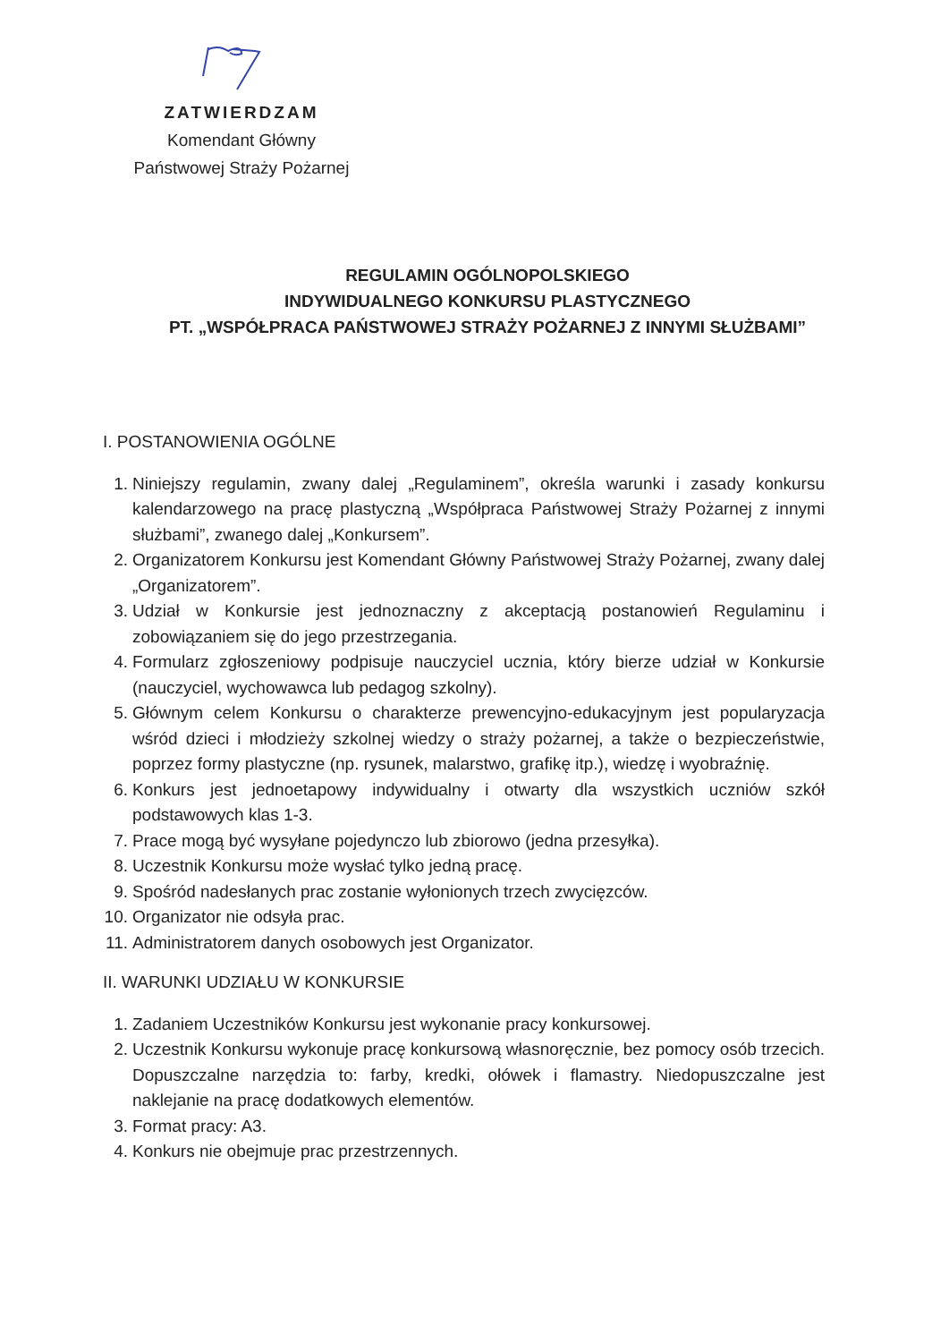ZATWIERDZAM
Komendant Główny
Państwowej Straży Pożarnej
REGULAMIN OGÓLNOPOLSKIEGO
INDYWIDUALNEGO KONKURSU PLASTYCZNEGO
PT. „WSPÓŁPRACA PAŃSTWOWEJ STRAŻY POŻARNEJ Z INNYMI SŁUŻBAMI”
I. POSTANOWIENIA OGÓLNE
1. Niniejszy regulamin, zwany dalej „Regulaminem”, określa warunki i zasady konkursu kalendarzowego na pracę plastyczną „Współpraca Państwowej Straży Pożarnej z innymi służbami”, zwanego dalej „Konkursem”.
2. Organizatorem Konkursu jest Komendant Główny Państwowej Straży Pożarnej, zwany dalej „Organizatorem”.
3. Udział w Konkursie jest jednoznaczny z akceptacją postanowień Regulaminu i zobowiązaniem się do jego przestrzegania.
4. Formularz zgłoszeniowy podpisuje nauczyciel ucznia, który bierze udział w Konkursie (nauczyciel, wychowawca lub pedagog szkolny).
5. Głównym celem Konkursu o charakterze prewencyjno-edukacyjnym jest popularyzacja wśród dzieci i młodzieży szkolnej wiedzy o straży pożarnej, a także o bezpieczeństwie, poprzez formy plastyczne (np. rysunek, malarstwo, grafikę itp.), wiedzę i wyobraźnię.
6. Konkurs jest jednoetapowy indywidualny i otwarty dla wszystkich uczniów szkół podstawowych klas 1-3.
7. Prace mogą być wysyłane pojedynczo lub zbiorowo (jedna przesyłka).
8. Uczestnik Konkursu może wysłać tylko jedną pracę.
9. Spośród nadesłanych prac zostanie wyłonionych trzech zwycięzców.
10. Organizator nie odsyła prac.
11. Administratorem danych osobowych jest Organizator.
II. WARUNKI UDZIAŁU W KONKURSIE
1. Zadaniem Uczestników Konkursu jest wykonanie pracy konkursowej.
2. Uczestnik Konkursu wykonuje pracę konkursową własnoręcznie, bez pomocy osób trzecich. Dopuszczalne narzędzia to: farby, kredki, ołówek i flamastry. Niedopuszczalne jest naklejanie na pracę dodatkowych elementów.
3. Format pracy: A3.
4. Konkurs nie obejmuje prac przestrzennych.